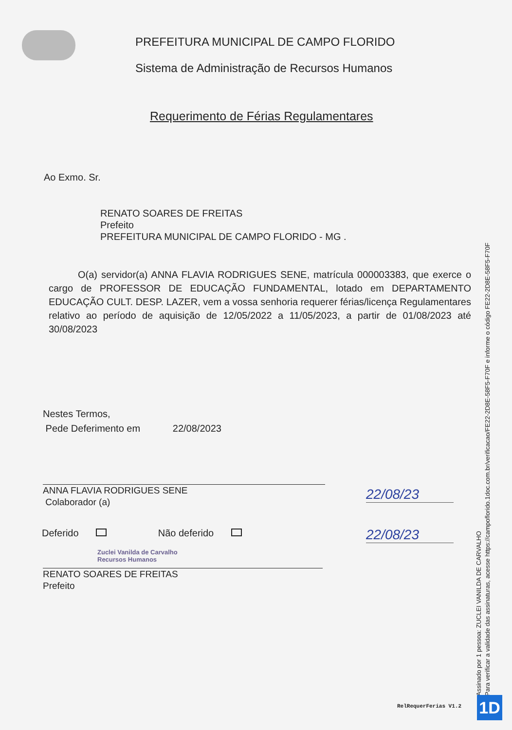PREFEITURA MUNICIPAL DE CAMPO FLORIDO
Sistema de Administração de Recursos Humanos
Requerimento de Férias Regulamentares
Ao Exmo. Sr.
RENATO SOARES DE FREITAS
Prefeito
PREFEITURA MUNICIPAL DE CAMPO FLORIDO - MG .
O(a) servidor(a) ANNA FLAVIA RODRIGUES SENE, matrícula 000003383, que exerce o cargo de PROFESSOR DE EDUCAÇÃO FUNDAMENTAL, lotado em DEPARTAMENTO EDUCAÇÃO CULT. DESP. LAZER, vem a vossa senhoria requerer férias/licença Regulamentares relativo ao período de aquisição de 12/05/2022 a 11/05/2023, a partir de 01/08/2023 até 30/08/2023
Nestes Termos,
Pede Deferimento em 22/08/2023
ANNA FLAVIA RODRIGUES SENE
Colaborador (a)
22/08/23
22/08/23
Deferido Não deferido
Zuclei Vanilda de Carvalho
Recursos Humanos
RENATO SOARES DE FREITAS
Prefeito
RelRequerFerias V1.2
Assinado por 1 pessoa: ZUCLEI VANILDA DE CARVALHO
Para verificar a validade das assinaturas, acesse https://campoflorido.1doc.com.br/verificacao/FE22-2D8E-58F5-F70F e informe o código FE22-2D8E-58F5-F70F
1D